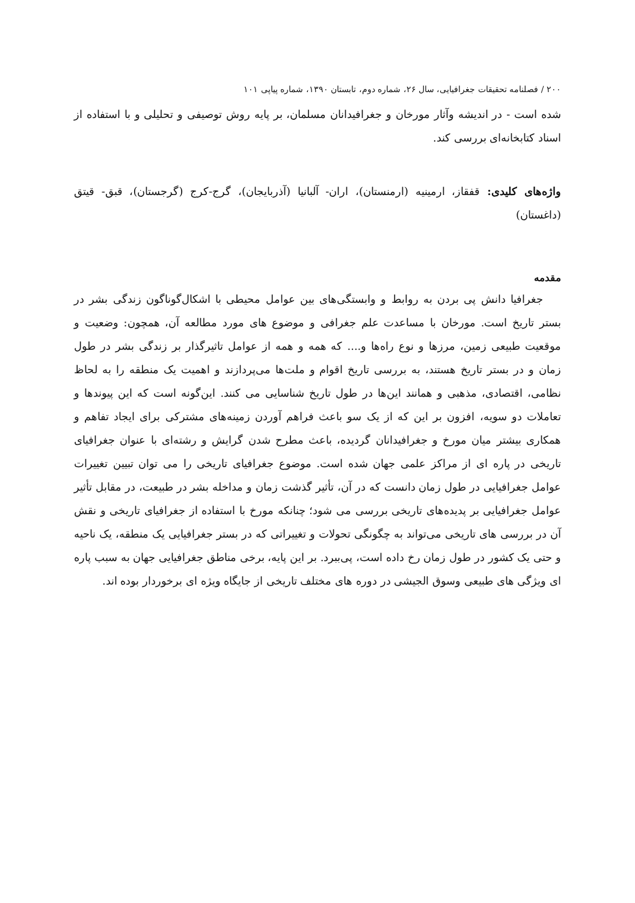۲۰۰ / فصلنامه تحقیقات جغرافیایی، سال ۲۶، شماره دوم، تابستان ۱۳۹۰، شماره پیاپی ۱۰۱
شده است - در اندیشه وآثار مورخان و جغرافیدانان مسلمان، بر پایه روش توصیفی و تحلیلی و با استفاده از اسناد کتابخانه‌ای بررسی کند.
واژه‌های کلیدی: قفقاز، ارمینیه (ارمنستان)، اران- آلبانیا (آذربایجان)، گرج-کرج (گرجستان)، قبق- قیتق (داغستان)
مقدمه
جغرافیا دانش پی بردن به روابط و وابستگی‌های بین عوامل محیطی با اشکال‌گوناگون زندگی بشر در بستر تاریخ است. مورخان با مساعدت علم جغرافی و موضوع های مورد مطالعه آن، همچون: وضعیت و موقعیت طبیعی زمین، مرزها و نوع راه‌ها و.... که همه و همه از عوامل تاثیرگذار بر زندگی بشر در طول زمان و در بستر تاریخ هستند، به بررسی تاریخ اقوام و ملت‌ها می‌پردازند و اهمیت یک منطقه را به لحاظ نظامی، اقتصادی، مذهبی و همانند این‌ها در طول تاریخ شناسایی می کنند. این‌گونه است که این پیوندها و تعاملات دو سویه، افزون بر این که از یک سو باعث فراهم آوردن زمینه‌های مشترکی برای ایجاد تفاهم و همکاری بیشتر میان مورخ و جغرافیدانان گردیده، باعث مطرح شدن گرایش و رشته‌ای با عنوان جغرافیای تاریخی در پاره ای از مراکز علمی جهان شده است. موضوع جغرافیای تاریخی را می توان تبیین تغییرات عوامل جغرافیایی در طول زمان دانست که در آن، تأثیر گذشت زمان و مداخله بشر در طبیعت، در مقابل تأثیر عوامل جغرافیایی بر پدیده‌های تاریخی بررسی می شود؛ چنانکه مورخ با استفاده از جغرافیای تاریخی و نقش آن در بررسی های تاریخی می‌تواند به چگونگی تحولات و تغییراتی که در بستر جغرافیایی یک منطقه، یک ناحیه و حتی یک کشور در طول زمان رخ داده است، پی‌ببرد. بر این پایه، برخی مناطق جغرافیایی جهان به سبب پاره ای ویژگی های طبیعی وسوق الجیشی در دوره های مختلف تاریخی از جایگاه ویژه ای برخوردار بوده اند.